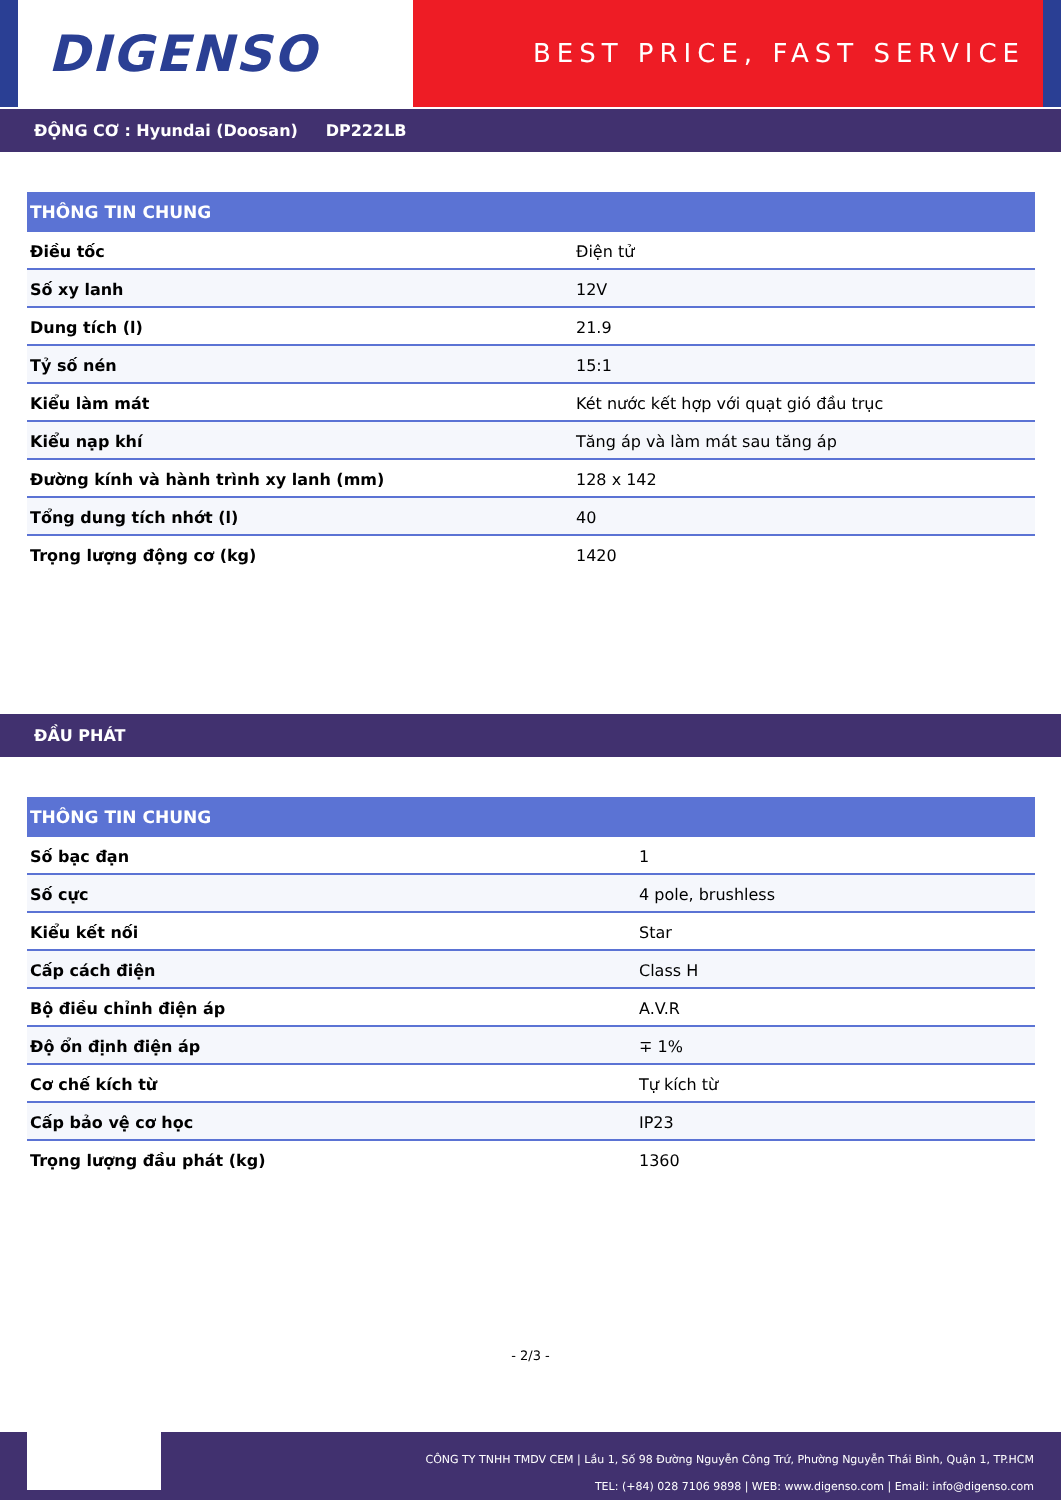DIGENSO
BEST PRICE, FAST SERVICE
ĐỘNG CƠ : Hyundai (Doosan) DP222LB
| THÔNG TIN CHUNG | |
| --- | --- |
| Điều tốc | Điện tử |
| Số xy lanh | 12V |
| Dung tích (l) | 21.9 |
| Tỷ số nén | 15:1 |
| Kiểu làm mát | Két nước kết hợp với quạt gió đầu trục |
| Kiểu nạp khí | Tăng áp và làm mát sau tăng áp |
| Đường kính và hành trình xy lanh (mm) | 128 x 142 |
| Tổng dung tích nhớt (l) | 40 |
| Trọng lượng động cơ (kg) | 1420 |
ĐẦU PHÁT
| THÔNG TIN CHUNG | |
| --- | --- |
| Số bạc đạn | 1 |
| Số cực | 4 pole, brushless |
| Kiểu kết nối | Star |
| Cấp cách điện | Class H |
| Bộ điều chỉnh điện áp | A.V.R |
| Độ ổn định điện áp | ∓ 1% |
| Cơ chế kích từ | Tự kích từ |
| Cấp bảo vệ cơ học | IP23 |
| Trọng lượng đầu phát (kg) | 1360 |
- 2/3 -
CÔNG TY TNHH TMDV CEM | Lầu 1, Số 98 Đường Nguyễn Công Trứ, Phường Nguyễn Thái Bình, Quận 1, TP.HCM
TEL: (+84) 028 7106 9898 | WEB: www.digenso.com | Email: info@digenso.com